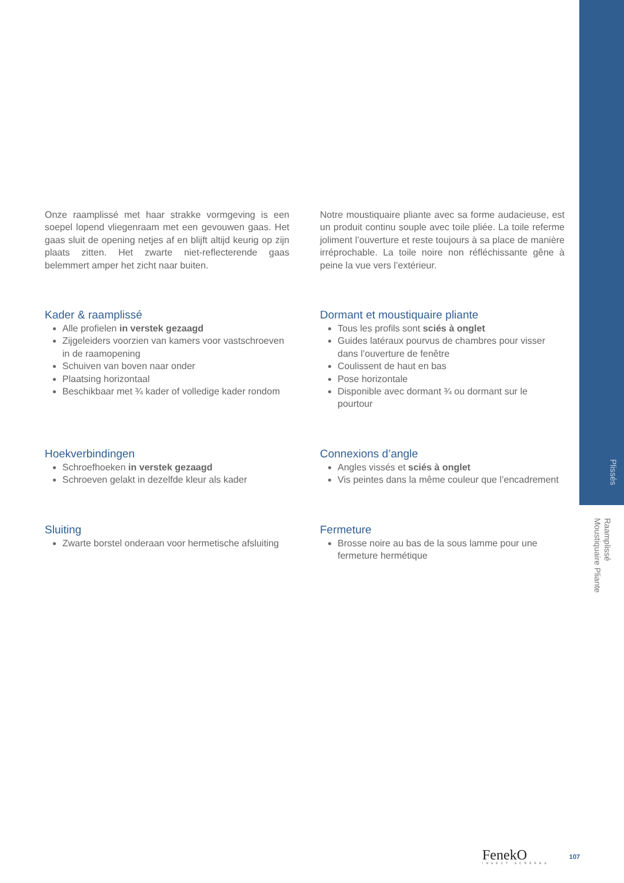Plissés
Raamplissé
Moustiquaire Pliante
Onze raamplissé met haar strakke vormgeving is een soepel lopend vliegenraam met een gevouwen gaas. Het gaas sluit de opening netjes af en blijft altijd keurig op zijn plaats zitten. Het zwarte niet-reflecterende gaas belemmert amper het zicht naar buiten.
Notre moustiquaire pliante avec sa forme audacieuse, est un produit continu souple avec toile pliée. La toile referme joliment l’ouverture et reste toujours à sa place de manière irréprochable. La toile noire non réfléchis­sante gêne à peine la vue vers l’extérieur.
Kader & raamplissé
Alle profielen in verstek gezaagd
Zijgeleiders voorzien van kamers voor vastschroeven in de raamopening
Schuiven van boven naar onder
Plaatsing horizontaal
Beschikbaar met ¾ kader of volledige kader rondom
Dormant et moustiquaire pliante
Tous les profils sont sciés à onglet
Guides latéraux pourvus de chambres pour visser dans l’ouverture de fenêtre
Coulissent de haut en bas
Pose horizontale
Disponible avec dormant ¾ ou dormant sur le pourtour
Hoekverbindingen
Schroefhoeken in verstek gezaagd
Schroeven gelakt in dezelfde kleur als kader
Connexions d’angle
Angles vissés et sciés à onglet
Vis peintes dans la même couleur que l’encadrement
Sluiting
Zwarte borstel onderaan voor hermetische afsluiting
Fermeture
Brosse noire au bas de la sous lamme pour une fermeture hermétique
FenekO
INSECT SCREENS
107